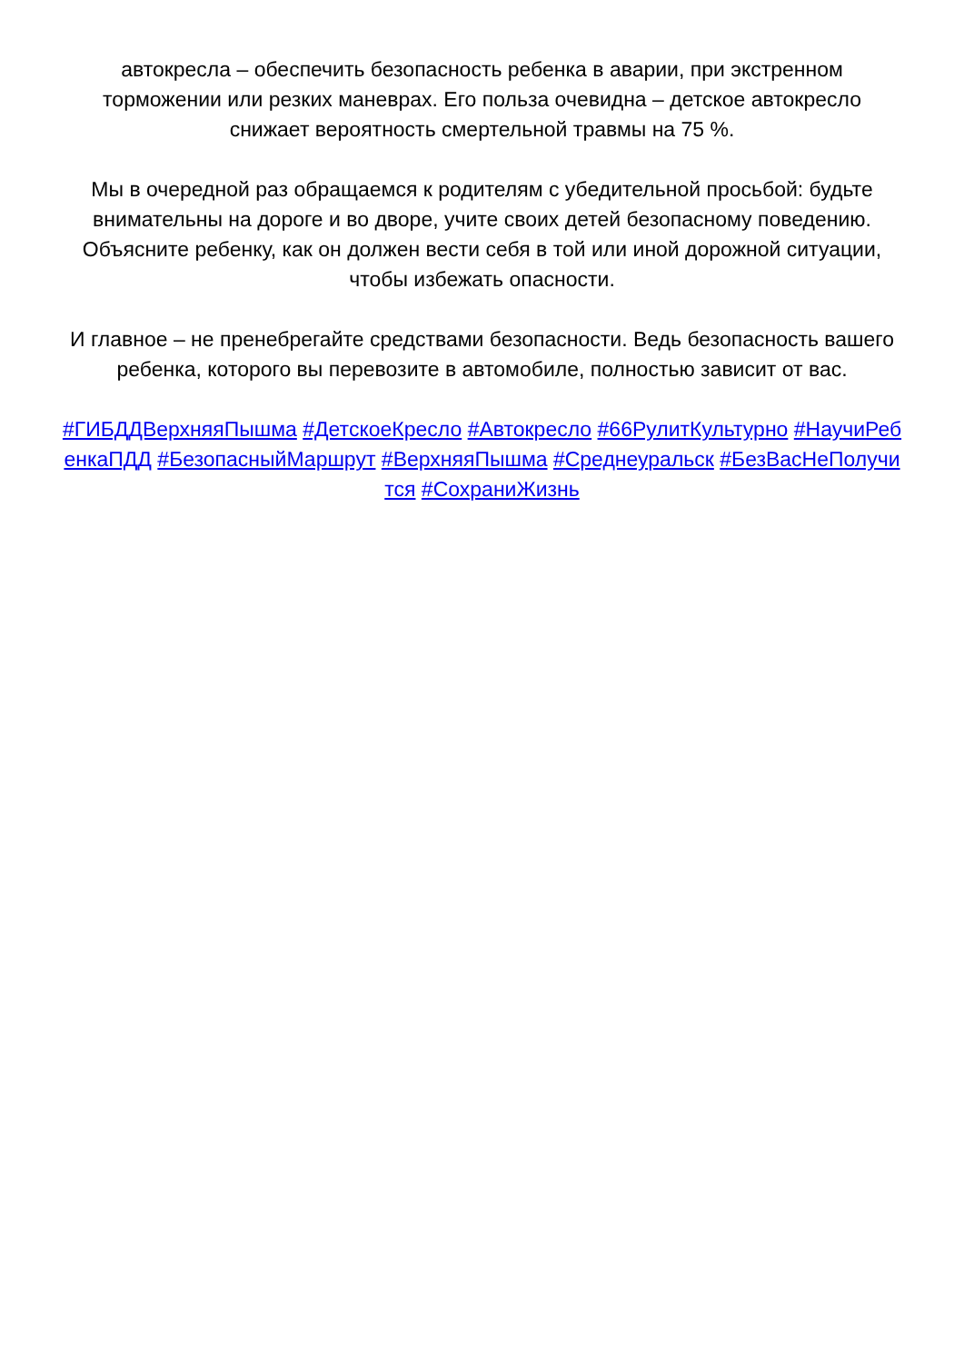автокресла – обеспечить безопасность ребенка в аварии, при экстренном торможении или резких маневрах. Его польза очевидна – детское автокресло снижает вероятность смертельной травмы на 75 %.
Мы в очередной раз обращаемся к родителям с убедительной просьбой: будьте внимательны на дороге и во дворе, учите своих детей безопасному поведению. Объясните ребенку, как он должен вести себя в той или иной дорожной ситуации, чтобы избежать опасности.
И главное – не пренебрегайте средствами безопасности. Ведь безопасность вашего ребенка, которого вы перевозите в автомобиле, полностью зависит от вас.
#ГИБДДВерхняяПышма #ДетскоеКресло #Автокресло #66РулитКультурно #НаучиРебенкаПДД #БезопасныйМаршрут #ВерхняяПышма #Среднеуральск #БезВасНеПолучится #СохраниЖизнь